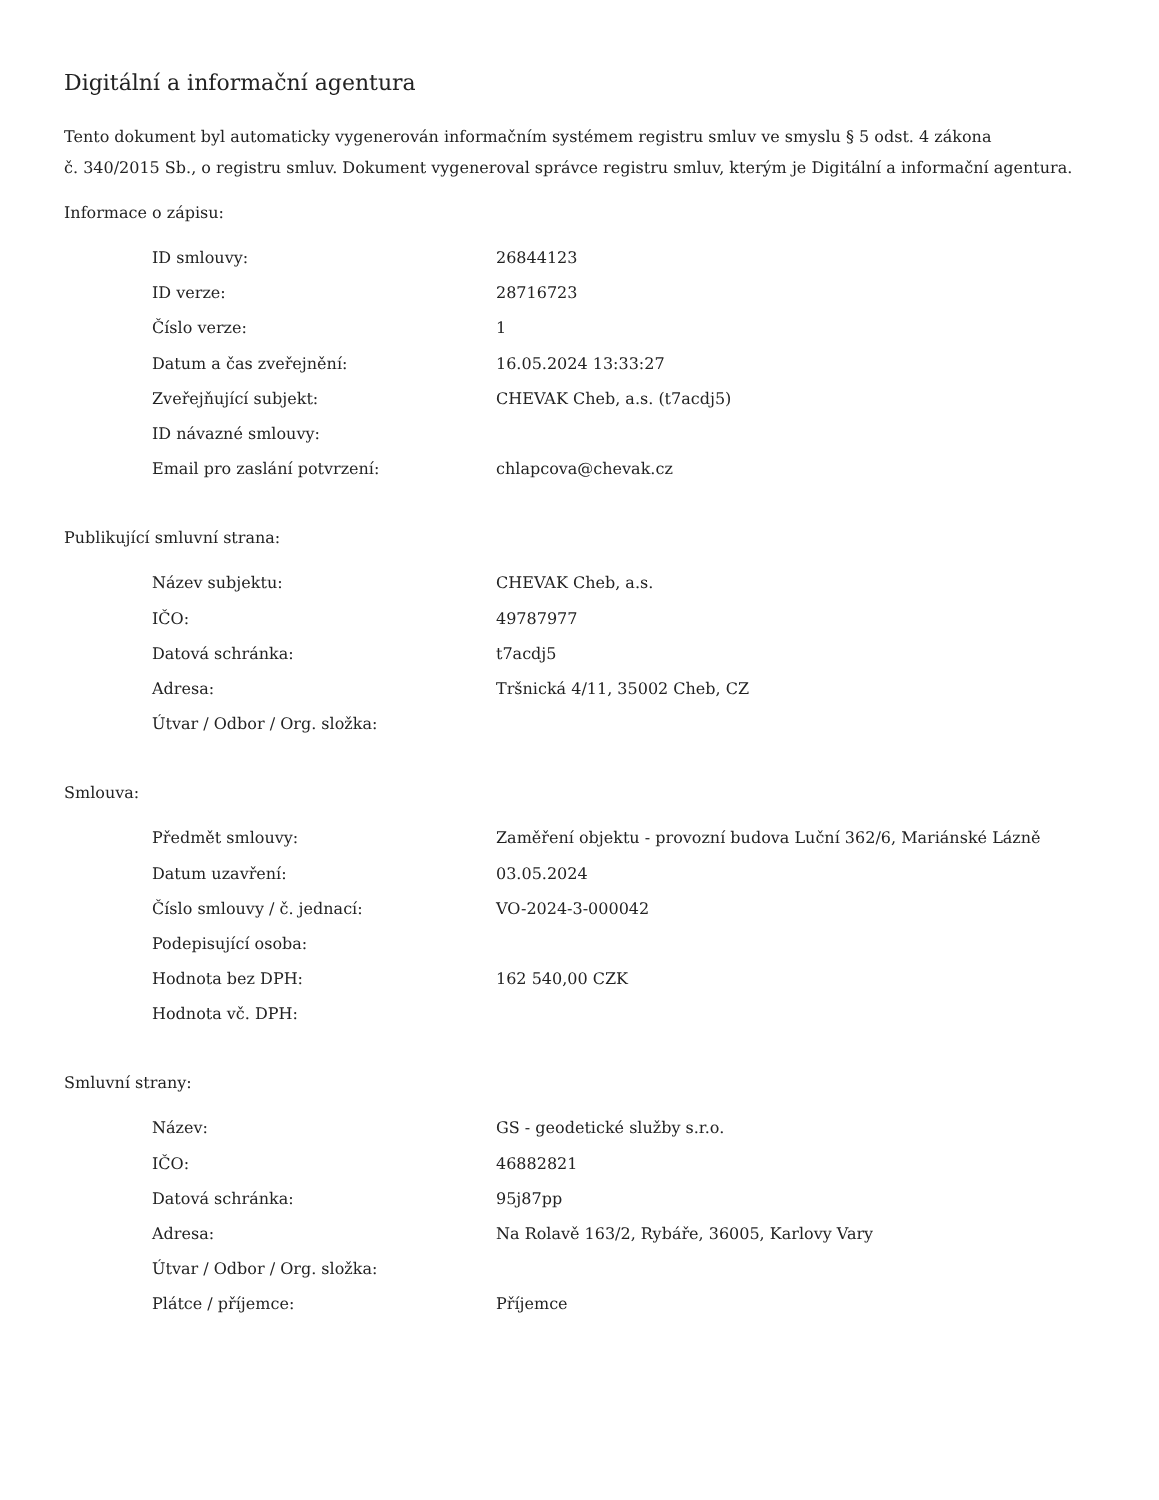Digitální a informační agentura
Tento dokument byl automaticky vygenerován informačním systémem registru smluv ve smyslu § 5 odst. 4 zákona
č. 340/2015 Sb., o registru smluv. Dokument vygeneroval správce registru smluv, kterým je Digitální a informační agentura.
Informace o zápisu:
| ID smlouvy: | 26844123 |
| ID verze: | 28716723 |
| Číslo verze: | 1 |
| Datum a čas zveřejnění: | 16.05.2024 13:33:27 |
| Zveřejňující subjekt: | CHEVAK Cheb, a.s. (t7acdj5) |
| ID návazné smlouvy: | |
| Email pro zaslání potvrzení: | chlapcova@chevak.cz |
Publikující smluvní strana:
| Název subjektu: | CHEVAK Cheb, a.s. |
| IČO: | 49787977 |
| Datová schránka: | t7acdj5 |
| Adresa: | Tršnická 4/11, 35002 Cheb, CZ |
| Útvar / Odbor / Org. složka: | |
Smlouva:
| Předmět smlouvy: | Zaměření objektu - provozní budova Luční 362/6, Mariánské Lázně |
| Datum uzavření: | 03.05.2024 |
| Číslo smlouvy / č. jednací: | VO-2024-3-000042 |
| Podepisující osoba: | |
| Hodnota bez DPH: | 162 540,00 CZK |
| Hodnota vč. DPH: | |
Smluvní strany:
| Název: | GS - geodetické služby s.r.o. |
| IČO: | 46882821 |
| Datová schránka: | 95j87pp |
| Adresa: | Na Rolavě 163/2, Rybáře, 36005, Karlovy Vary |
| Útvar / Odbor / Org. složka: | |
| Plátce / příjemce: | Příjemce |